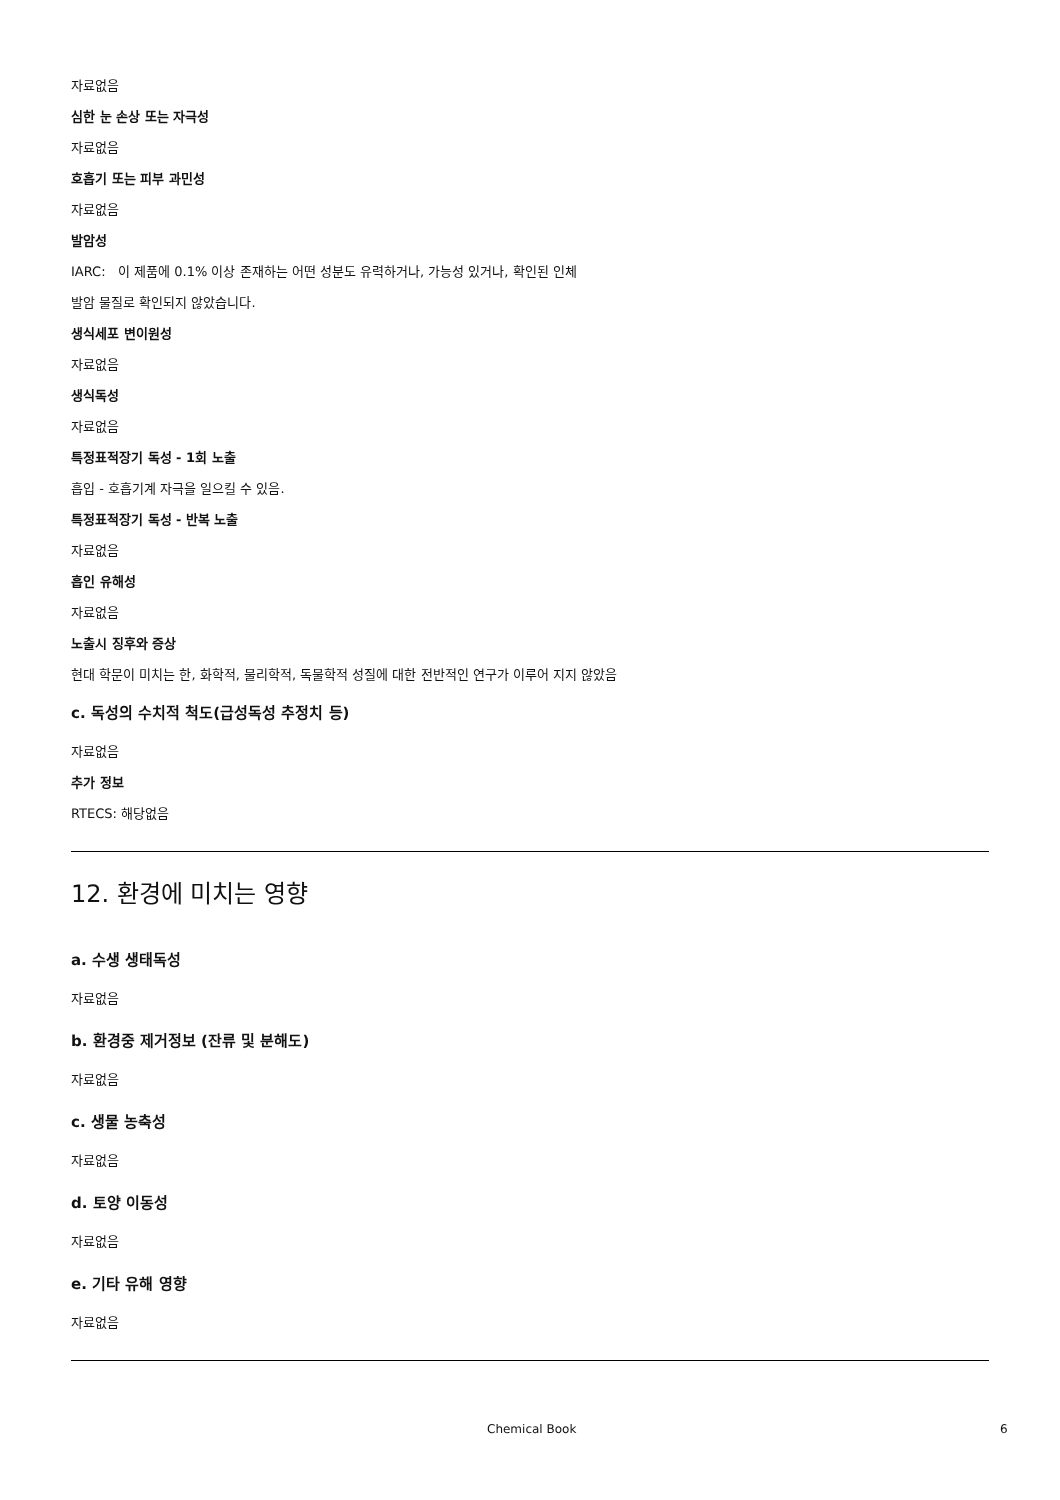자료없음
심한 눈 손상 또는 자극성
자료없음
호흡기 또는 피부 과민성
자료없음
발암성
IARC: 이 제품에 0.1% 이상 존재하는 어떤 성분도 유력하거나, 가능성 있거나, 확인된 인체
발암 물질로 확인되지 않았습니다.
생식세포 변이원성
자료없음
생식독성
자료없음
특정표적장기 독성 - 1회 노출
흡입 - 호흡기계 자극을 일으킬 수 있음.
특정표적장기 독성 - 반복 노출
자료없음
흡인 유해성
자료없음
노출시 징후와 증상
현대 학문이 미치는 한, 화학적, 물리학적, 독물학적 성질에 대한 전반적인 연구가 이루어 지지 않았음
c. 독성의 수치적 척도(급성독성 추정치 등)
자료없음
추가 정보
RTECS: 해당없음
12. 환경에 미치는 영향
a. 수생 생태독성
자료없음
b. 환경중 제거정보 (잔류 및 분해도)
자료없음
c. 생물 농축성
자료없음
d. 토양 이동성
자료없음
e. 기타 유해 영향
자료없음
Chemical Book 6